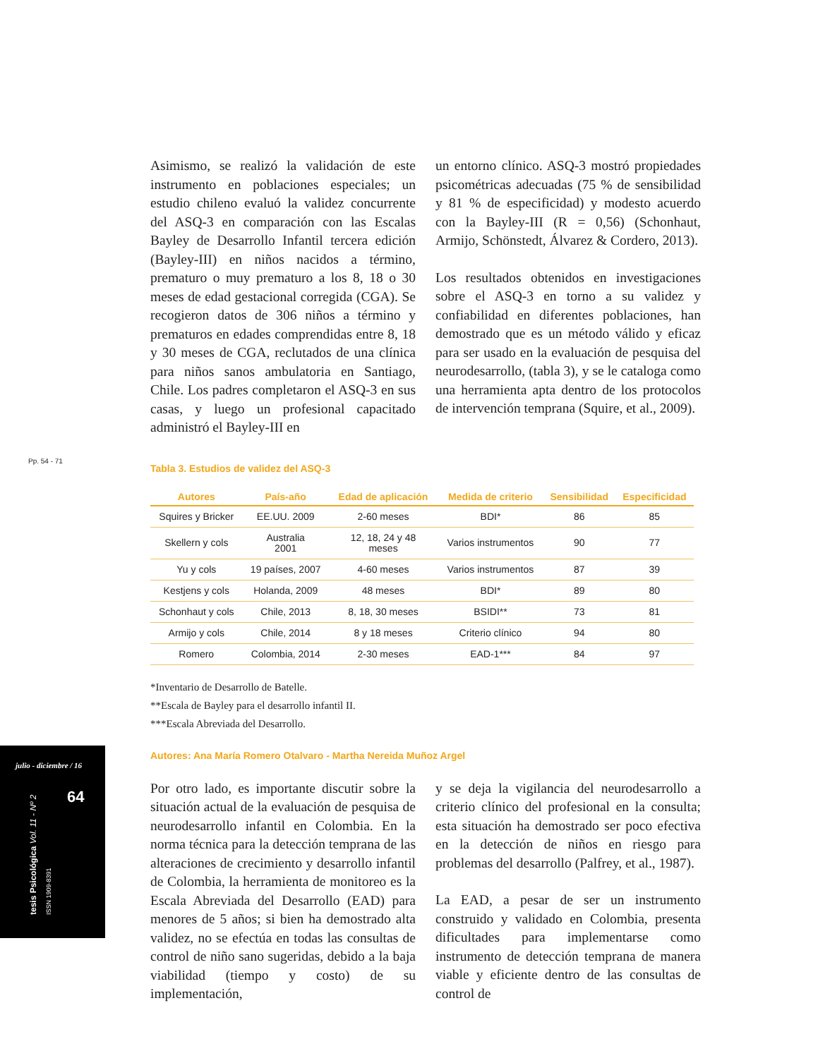Pp. 54 - 71
Asimismo, se realizó la validación de este instrumento en poblaciones especiales; un estudio chileno evaluó la validez concurrente del ASQ-3 en comparación con las Escalas Bayley de Desarrollo Infantil tercera edición (Bayley-III) en niños nacidos a término, prematuro o muy prematuro a los 8, 18 o 30 meses de edad gestacional corregida (CGA). Se recogieron datos de 306 niños a término y prematuros en edades comprendidas entre 8, 18 y 30 meses de CGA, reclutados de una clínica para niños sanos ambulatoria en Santiago, Chile. Los padres completaron el ASQ-3 en sus casas, y luego un profesional capacitado administró el Bayley-III en
un entorno clínico. ASQ-3 mostró propiedades psicométricas adecuadas (75 % de sensibilidad y 81 % de especificidad) y modesto acuerdo con la Bayley-III (R = 0,56) (Schonhaut, Armijo, Schönstedt, Álvarez & Cordero, 2013).
Los resultados obtenidos en investigaciones sobre el ASQ-3 en torno a su validez y confiabilidad en diferentes poblaciones, han demostrado que es un método válido y eficaz para ser usado en la evaluación de pesquisa del neurodesarrollo, (tabla 3), y se le cataloga como una herramienta apta dentro de los protocolos de intervención temprana (Squire, et al., 2009).
Tabla 3. Estudios de validez del ASQ-3
| Autores | País-año | Edad de aplicación | Medida de criterio | Sensibilidad | Especificidad |
| --- | --- | --- | --- | --- | --- |
| Squires y Bricker | EE.UU. 2009 | 2-60 meses | BDI* | 86 | 85 |
| Skellern y cols | Australia 2001 | 12, 18, 24 y 48 meses | Varios instrumentos | 90 | 77 |
| Yu y cols | 19 países, 2007 | 4-60 meses | Varios instrumentos | 87 | 39 |
| Kestjens y cols | Holanda, 2009 | 48 meses | BDI* | 89 | 80 |
| Schonhaut y cols | Chile, 2013 | 8, 18, 30 meses | BSIDI** | 73 | 81 |
| Armijo y cols | Chile, 2014 | 8 y 18 meses | Criterio clínico | 94 | 80 |
| Romero | Colombia, 2014 | 2-30 meses | EAD-1*** | 84 | 97 |
*Inventario de Desarrollo de Batelle.
**Escala de Bayley para el desarrollo infantil II.
***Escala Abreviada del Desarrollo.
Autores: Ana María Romero Otalvaro - Martha Nereida Muñoz Argel
Por otro lado, es importante discutir sobre la situación actual de la evaluación de pesquisa de neurodesarrollo infantil en Colombia. En la norma técnica para la detección temprana de las alteraciones de crecimiento y desarrollo infantil de Colombia, la herramienta de monitoreo es la Escala Abreviada del Desarrollo (EAD) para menores de 5 años; si bien ha demostrado alta validez, no se efectúa en todas las consultas de control de niño sano sugeridas, debido a la baja viabilidad (tiempo y costo) de su implementación,
y se deja la vigilancia del neurodesarrollo a criterio clínico del profesional en la consulta; esta situación ha demostrado ser poco efectiva en la detección de niños en riesgo para problemas del desarrollo (Palfrey, et al., 1987).
La EAD, a pesar de ser un instrumento construido y validado en Colombia, presenta dificultades para implementarse como instrumento de detección temprana de manera viable y eficiente dentro de las consultas de control de
julio - diciembre / 16
64
tesis Psicológica Vol. 11 - Nº 2 ISSN 1909-8391